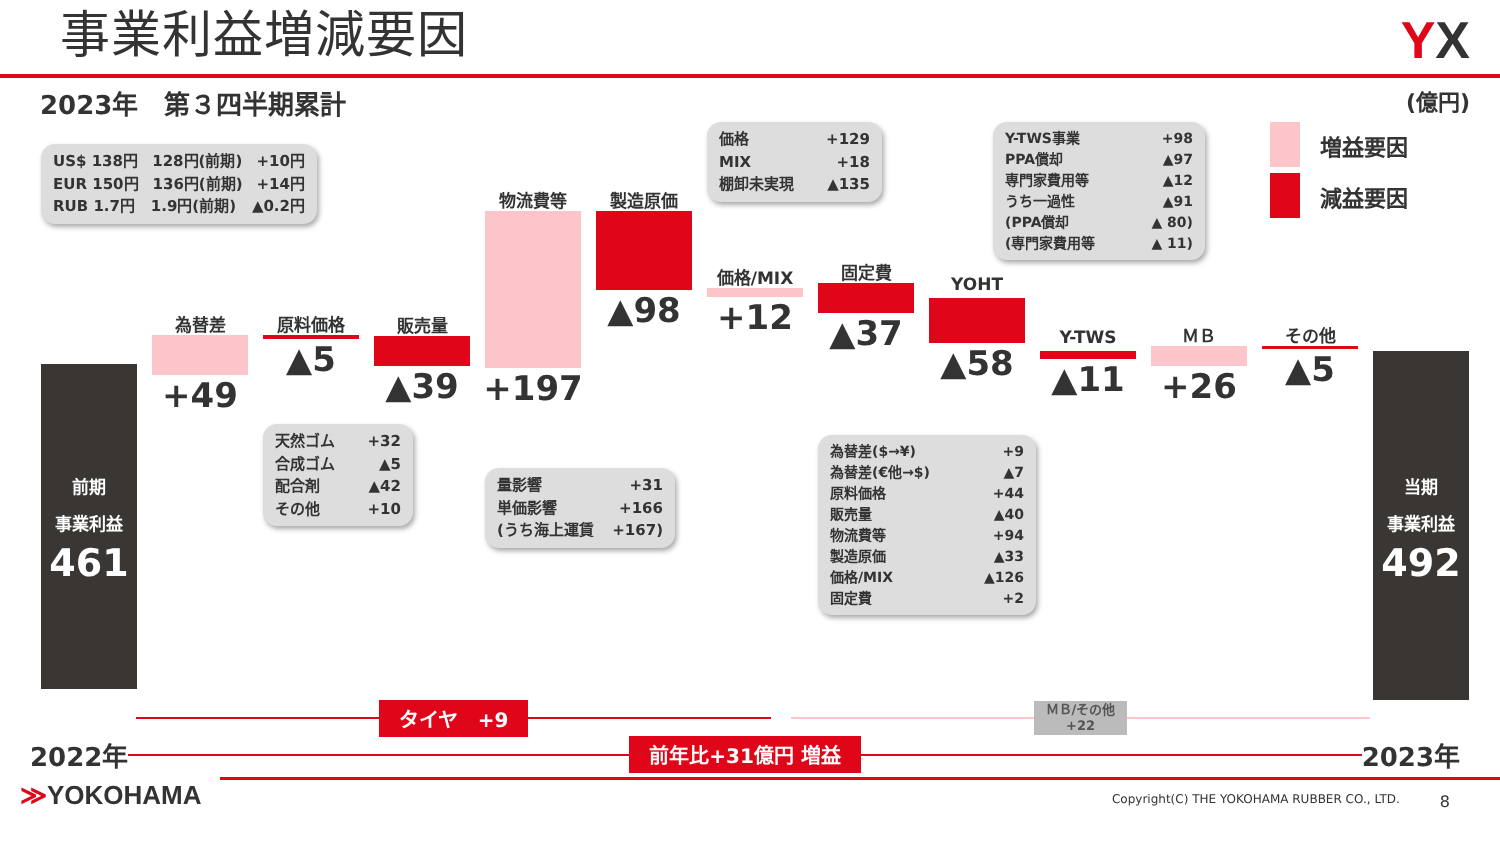事業利益増減要因
YX
2023年　第３四半期累計
(億円)
増益要因
減益要因
US$ 138円 128円(前期) +10円
EUR 150円 136円(前期) +14円
RUB 1.7円 1.9円(前期) ▲0.2円
前期
事業利益
461
為替差
+49
原料価格
▲5
天然ゴム +32
合成ゴム ▲5
配合剤 ▲42
その他 +10
販売量
▲39
物流費等
+197
量影響 +31
単価影響 +166
(うち海上運賃 +167)
製造原価
▲98
価格 +129
MIX +18
棚卸未実現 ▲135
価格/MIX
+12
固定費
▲37
為替差($→¥) +9
為替差(€他→$) ▲7
原料価格 +44
販売量 ▲40
物流費等 +94
製造原価 ▲33
価格/MIX ▲126
固定費 +2
Y-TWS事業 +98
PPA償却 ▲97
専門家費用等 ▲12
うち一過性 ▲91
(PPA償却 ▲ 80)
(専門家費用等 ▲ 11)
YOHT
▲58
Y-TWS
▲11
ＭＢ
+26
その他
▲5
当期
事業利益
492
タイヤ　+9
ＭＢ/その他
+22
2022年
前年比+31億円 増益
2023年
≫YOKOHAMA
Copyright(C) THE YOKOHAMA RUBBER CO., LTD. 8